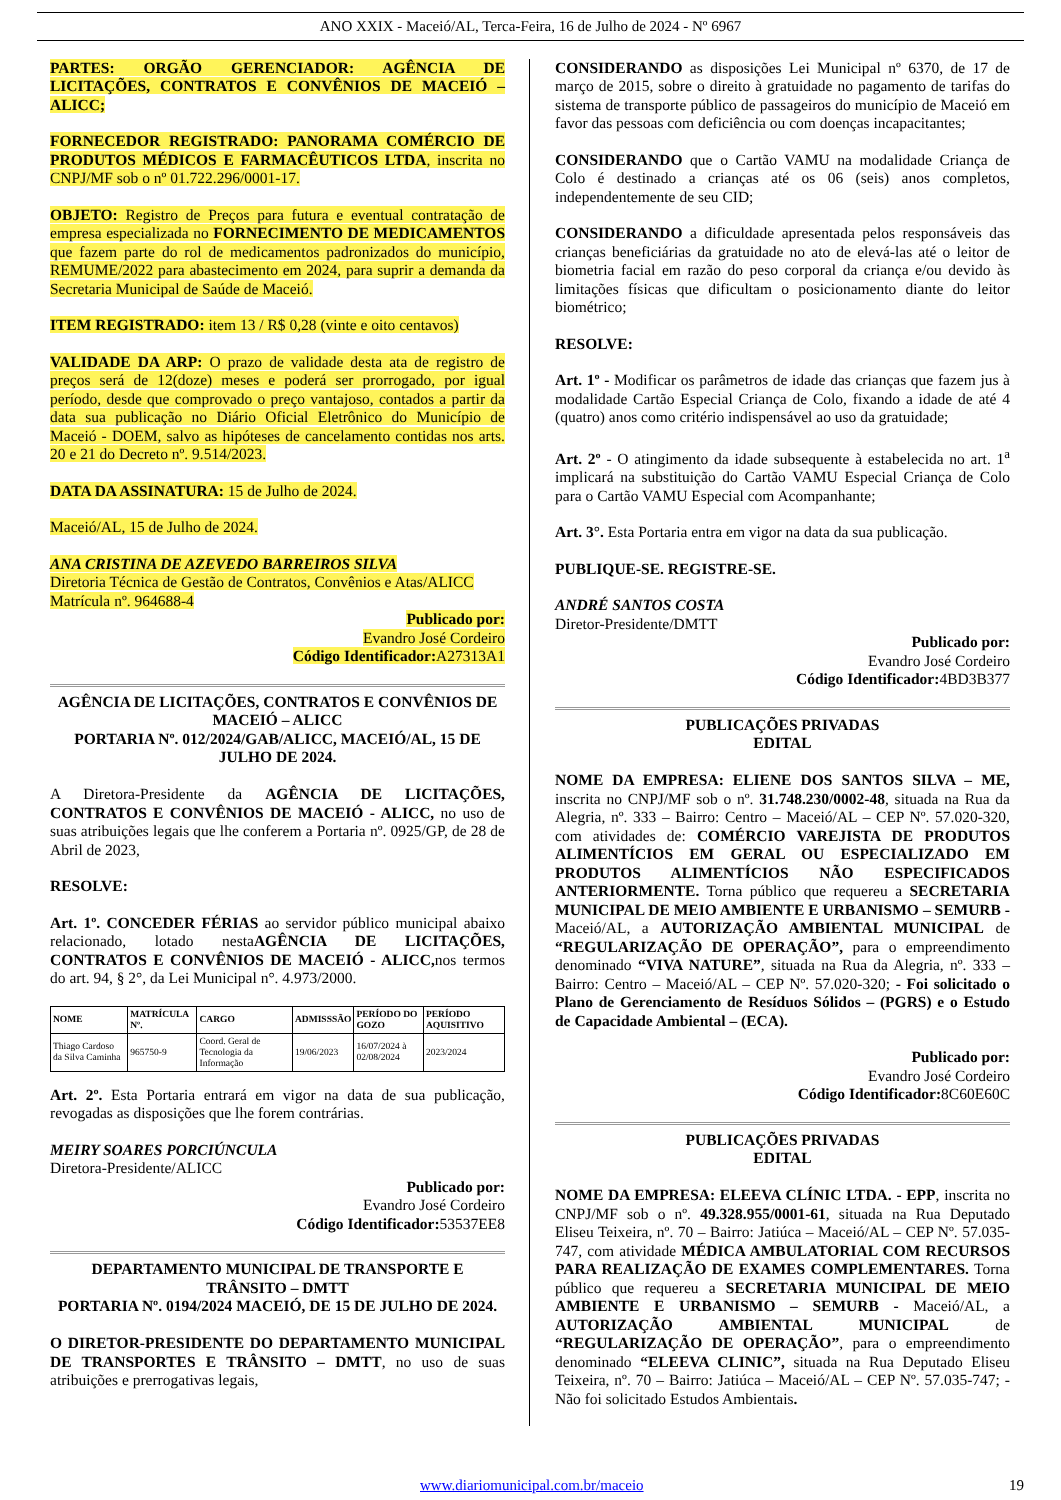ANO XXIX - Maceió/AL, Terca-Feira, 16 de Julho de 2024 - Nº 6967
PARTES: ORGÃO GERENCIADOR: AGÊNCIA DE LICITAÇÕES, CONTRATOS E CONVÊNIOS DE MACEIÓ – ALICC;
FORNECEDOR REGISTRADO: PANORAMA COMÉRCIO DE PRODUTOS MÉDICOS E FARMACÊUTICOS LTDA, inscrita no CNPJ/MF sob o nº 01.722.296/0001-17.
OBJETO: Registro de Preços para futura e eventual contratação de empresa especializada no FORNECIMENTO DE MEDICAMENTOS que fazem parte do rol de medicamentos padronizados do município, REMUME/2022 para abastecimento em 2024, para suprir a demanda da Secretaria Municipal de Saúde de Maceió.
ITEM REGISTRADO: item 13 / R$ 0,28 (vinte e oito centavos)
VALIDADE DA ARP: O prazo de validade desta ata de registro de preços será de 12(doze) meses e poderá ser prorrogado, por igual período, desde que comprovado o preço vantajoso, contados a partir da data sua publicação no Diário Oficial Eletrônico do Município de Maceió - DOEM, salvo as hipóteses de cancelamento contidas nos arts. 20 e 21 do Decreto nº. 9.514/2023.
DATA DA ASSINATURA: 15 de Julho de 2024.
Maceió/AL, 15 de Julho de 2024.
ANA CRISTINA DE AZEVEDO BARREIROS SILVA
Diretoria Técnica de Gestão de Contratos, Convênios e Atas/ALICC
Matrícula nº. 964688-4
Publicado por:
Evandro José Cordeiro
Código Identificador: A27313A1
AGÊNCIA DE LICITAÇÕES, CONTRATOS E CONVÊNIOS DE MACEIÓ – ALICC
PORTARIA Nº. 012/2024/GAB/ALICC, MACEIÓ/AL, 15 DE JULHO DE 2024.
A Diretora-Presidente da AGÊNCIA DE LICITAÇÕES, CONTRATOS E CONVÊNIOS DE MACEIÓ - ALICC, no uso de suas atribuições legais que lhe conferem a Portaria nº. 0925/GP, de 28 de Abril de 2023,
RESOLVE:
Art. 1º. CONCEDER FÉRIAS ao servidor público municipal abaixo relacionado, lotado nestaAGÊNCIA DE LICITAÇÕES, CONTRATOS E CONVÊNIOS DE MACEIÓ - ALICC, nos termos do art. 94, § 2°, da Lei Municipal n°. 4.973/2000.
| NOME | MATRÍCULA Nº. | CARGO | ADMISSSÃO | PERÍODO DO GOZO | PERÍODO AQUISITIVO |
| --- | --- | --- | --- | --- | --- |
| Thiago Cardoso da Silva Caminha | 965750-9 | Coord. Geral de Tecnologia da Informação | 19/06/2023 | 16/07/2024 à 02/08/2024 | 2023/2024 |
Art. 2º. Esta Portaria entrará em vigor na data de sua publicação, revogadas as disposições que lhe forem contrárias.
MEIRY SOARES PORCIÚNCULA
Diretora-Presidente/ALICC
Publicado por:
Evandro José Cordeiro
Código Identificador: 53537EE8
DEPARTAMENTO MUNICIPAL DE TRANSPORTE E TRÂNSITO – DMTT
PORTARIA Nº. 0194/2024 MACEIÓ, DE 15 DE JULHO DE 2024.
O DIRETOR-PRESIDENTE DO DEPARTAMENTO MUNICIPAL DE TRANSPORTES E TRÂNSITO – DMTT, no uso de suas atribuições e prerrogativas legais,
CONSIDERANDO as disposições Lei Municipal nº 6370, de 17 de março de 2015, sobre o direito à gratuidade no pagamento de tarifas do sistema de transporte público de passageiros do município de Maceió em favor das pessoas com deficiência ou com doenças incapacitantes;
CONSIDERANDO que o Cartão VAMU na modalidade Criança de Colo é destinado a crianças até os 06 (seis) anos completos, independentemente de seu CID;
CONSIDERANDO a dificuldade apresentada pelos responsáveis das crianças beneficiárias da gratuidade no ato de elevá-las até o leitor de biometria facial em razão do peso corporal da criança e/ou devido às limitações físicas que dificultam o posicionamento diante do leitor biométrico;
RESOLVE:
Art. 1º - Modificar os parâmetros de idade das crianças que fazem jus à modalidade Cartão Especial Criança de Colo, fixando a idade de até 4 (quatro) anos como critério indispensável ao uso da gratuidade;
Art. 2º - O atingimento da idade subsequente à estabelecida no art. 1<sup>a</sup> implicará na substituição do Cartão VAMU Especial Criança de Colo para o Cartão VAMU Especial com Acompanhante;
Art. 3°. Esta Portaria entra em vigor na data da sua publicação.
PUBLIQUE-SE. REGISTRE-SE.
ANDRÉ SANTOS COSTA
Diretor-Presidente/DMTT
Publicado por:
Evandro José Cordeiro
Código Identificador: 4BD3B377
PUBLICAÇÕES PRIVADAS
EDITAL
NOME DA EMPRESA: ELIENE DOS SANTOS SILVA – ME, inscrita no CNPJ/MF sob o nº. 31.748.230/0002-48, situada na Rua da Alegria, nº. 333 – Bairro: Centro – Maceió/AL – CEP Nº. 57.020-320, com atividades de: COMÉRCIO VAREJISTA DE PRODUTOS ALIMENTÍCIOS EM GERAL OU ESPECIALIZADO EM PRODUTOS ALIMENTÍCIOS NÃO ESPECIFICADOS ANTERIORMENTE. Torna público que requereu a SECRETARIA MUNICIPAL DE MEIO AMBIENTE E URBANISMO – SEMURB - Maceió/AL, a AUTORIZAÇÃO AMBIENTAL MUNICIPAL de “REGULARIZAÇÃO DE OPERAÇÃO”, para o empreendimento denominado “VIVA NATURE”, situada na Rua da Alegria, nº. 333 – Bairro: Centro – Maceió/AL – CEP Nº. 57.020-320; - Foi solicitado o Plano de Gerenciamento de Resíduos Sólidos – (PGRS) e o Estudo de Capacidade Ambiental – (ECA).
Publicado por:
Evandro José Cordeiro
Código Identificador: 8C60E60C
PUBLICAÇÕES PRIVADAS
EDITAL
NOME DA EMPRESA: ELEEVA CLÍNIC LTDA. - EPP, inscrita no CNPJ/MF sob o nº. 49.328.955/0001-61, situada na Rua Deputado Eliseu Teixeira, nº. 70 – Bairro: Jatiúca – Maceió/AL – CEP Nº. 57.035-747, com atividade MÉDICA AMBULATORIAL COM RECURSOS PARA REALIZAÇÃO DE EXAMES COMPLEMENTARES. Torna público que requereu a SECRETARIA MUNICIPAL DE MEIO AMBIENTE E URBANISMO – SEMURB - Maceió/AL, a AUTORIZAÇÃO AMBIENTAL MUNICIPAL de “REGULARIZAÇÃO DE OPERAÇÃO”, para o empreendimento denominado “ELEEVA CLINIC”, situada na Rua Deputado Eliseu Teixeira, nº. 70 – Bairro: Jatiúca – Maceió/AL – CEP Nº. 57.035-747; - Não foi solicitado Estudos Ambientais.
www.diariomunicipal.com.br/maceio 19